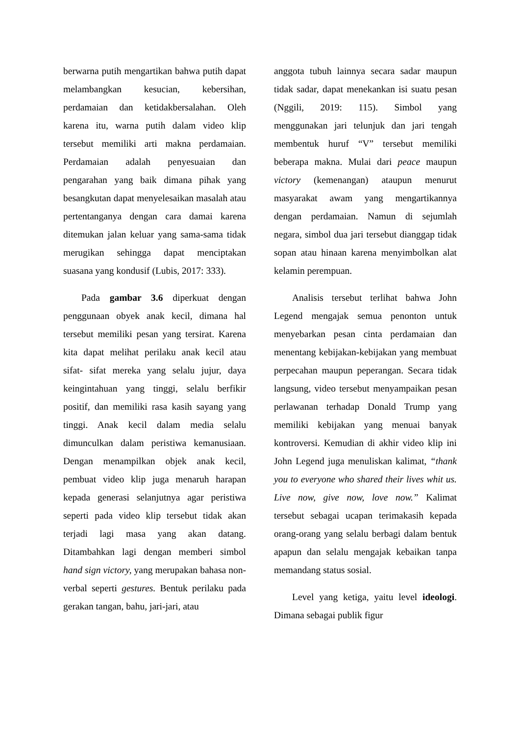berwarna putih mengartikan bahwa putih dapat melambangkan kesucian, kebersihan, perdamaian dan ketidakbersalahan. Oleh karena itu, warna putih dalam video klip tersebut memiliki arti makna perdamaian. Perdamaian adalah penyesuaian dan pengarahan yang baik dimana pihak yang besangkutan dapat menyelesaikan masalah atau pertentanganya dengan cara damai karena ditemukan jalan keluar yang sama-sama tidak merugikan sehingga dapat menciptakan suasana yang kondusif (Lubis, 2017: 333).
Pada gambar 3.6 diperkuat dengan penggunaan obyek anak kecil, dimana hal tersebut memiliki pesan yang tersirat. Karena kita dapat melihat perilaku anak kecil atau sifat- sifat mereka yang selalu jujur, daya keingintahuan yang tinggi, selalu berfikir positif, dan memiliki rasa kasih sayang yang tinggi. Anak kecil dalam media selalu dimunculkan dalam peristiwa kemanusiaan. Dengan menampilkan objek anak kecil, pembuat video klip juga menaruh harapan kepada generasi selanjutnya agar peristiwa seperti pada video klip tersebut tidak akan terjadi lagi masa yang akan datang. Ditambahkan lagi dengan memberi simbol hand sign victory, yang merupakan bahasa non-verbal seperti gestures. Bentuk perilaku pada gerakan tangan, bahu, jari-jari, atau
anggota tubuh lainnya secara sadar maupun tidak sadar, dapat menekankan isi suatu pesan (Nggili, 2019: 115). Simbol yang menggunakan jari telunjuk dan jari tengah membentuk huruf “V” tersebut memiliki beberapa makna. Mulai dari peace maupun victory (kemenangan) ataupun menurut masyarakat awam yang mengartikannya dengan perdamaian. Namun di sejumlah negara, simbol dua jari tersebut dianggap tidak sopan atau hinaan karena menyimbolkan alat kelamin perempuan.
Analisis tersebut terlihat bahwa John Legend mengajak semua penonton untuk menyebarkan pesan cinta perdamaian dan menentang kebijakan-kebijakan yang membuat perpecahan maupun peperangan. Secara tidak langsung, video tersebut menyampaikan pesan perlawanan terhadap Donald Trump yang memiliki kebijakan yang menuai banyak kontroversi. Kemudian di akhir video klip ini John Legend juga menuliskan kalimat, “thank you to everyone who shared their lives whit us. Live now, give now, love now.” Kalimat tersebut sebagai ucapan terimakasih kepada orang-orang yang selalu berbagi dalam bentuk apapun dan selalu mengajak kebaikan tanpa memandang status sosial.
Level yang ketiga, yaitu level ideologi. Dimana sebagai publik figur